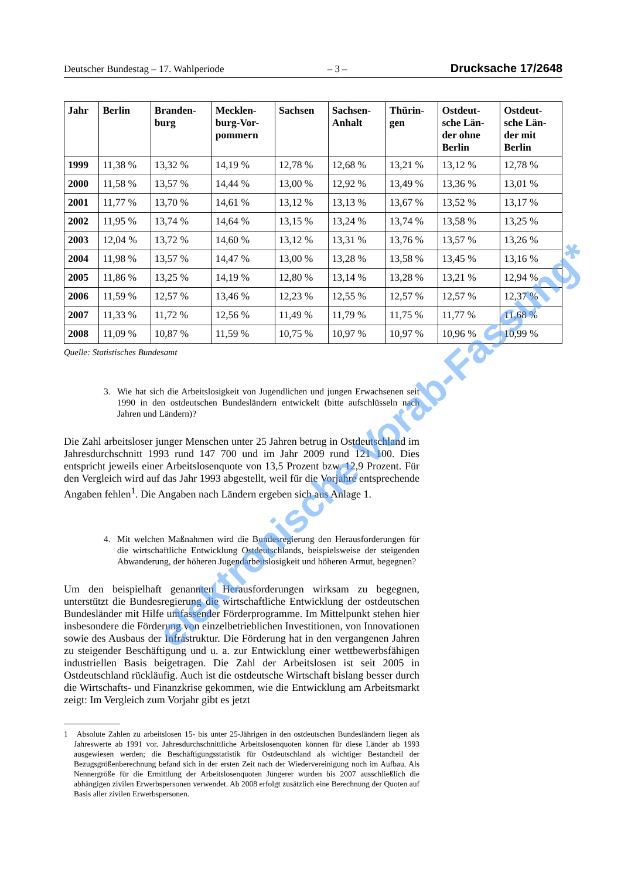Deutscher Bundestag – 17. Wahlperiode – 3 – Drucksache 17/2648
| Jahr | Berlin | Branden- burg | Mecklen- burg-Vor- pommern | Sachsen | Sachsen- Anhalt | Thürin- gen | Ostdeut- sche Län- der ohne Berlin | Ostdeut- sche Län- der mit Berlin |
| --- | --- | --- | --- | --- | --- | --- | --- | --- |
| 1999 | 11,38 % | 13,32 % | 14,19 % | 12,78 % | 12,68 % | 13,21 % | 13,12 % | 12,78 % |
| 2000 | 11,58 % | 13,57 % | 14,44 % | 13,00 % | 12,92 % | 13,49 % | 13,36 % | 13,01 % |
| 2001 | 11,77 % | 13,70 % | 14,61 % | 13,12 % | 13,13 % | 13,67 % | 13,52 % | 13,17 % |
| 2002 | 11,95 % | 13,74 % | 14,64 % | 13,15 % | 13,24 % | 13,74 % | 13,58 % | 13,25 % |
| 2003 | 12,04 % | 13,72 % | 14,60 % | 13,12 % | 13,31 % | 13,76 % | 13,57 % | 13,26 % |
| 2004 | 11,98 % | 13,57 % | 14,47 % | 13,00 % | 13,28 % | 13,58 % | 13,45 % | 13,16 % |
| 2005 | 11,86 % | 13,25 % | 14,19 % | 12,80 % | 13,14 % | 13,28 % | 13,21 % | 12,94 % |
| 2006 | 11,59 % | 12,57 % | 13,46 % | 12,23 % | 12,55 % | 12,57 % | 12,57 % | 12,37 % |
| 2007 | 11,33 % | 11,72 % | 12,56 % | 11,49 % | 11,79 % | 11,75 % | 11,77 % | 11,68 % |
| 2008 | 11,09 % | 10,87 % | 11,59 % | 10,75 % | 10,97 % | 10,97 % | 10,96 % | 10,99 % |
Quelle: Statistisches Bundesamt
3. Wie hat sich die Arbeitslosigkeit von Jugendlichen und jungen Erwachsenen seit 1990 in den ostdeutschen Bundesländern entwickelt (bitte aufschlüsseln nach Jahren und Ländern)?
Die Zahl arbeitsloser junger Menschen unter 25 Jahren betrug in Ostdeutschland im Jahresdurchschnitt 1993 rund 147 700 und im Jahr 2009 rund 121 100. Dies entspricht jeweils einer Arbeitslosenquote von 13,5 Prozent bzw. 12,9 Prozent. Für den Vergleich wird auf das Jahr 1993 abgestellt, weil für die Vorjahre entsprechende Angaben fehlen<sup>1</sup>. Die Angaben nach Ländern ergeben sich aus Anlage 1.
4. Mit welchen Maßnahmen wird die Bundesregierung den Herausforderungen für die wirtschaftliche Entwicklung Ostdeutschlands, beispielsweise der steigenden Abwanderung, der höheren Jugendarbeitslosigkeit und höheren Armut, begegnen?
Um den beispielhaft genannten Herausforderungen wirksam zu begegnen, unterstützt die Bundesregierung die wirtschaftliche Entwicklung der ostdeutschen Bundesländer mit Hilfe umfassender Förderprogramme. Im Mittelpunkt stehen hier insbesondere die Förderung von einzelbetrieblichen Investitionen, von Innovationen sowie des Ausbaus der Infrastruktur. Die Förderung hat in den vergangenen Jahren zu steigender Beschäftigung und u. a. zur Entwicklung einer wettbewerbsfähigen industriellen Basis beigetragen. Die Zahl der Arbeitslosen ist seit 2005 in Ostdeutschland rückläufig. Auch ist die ostdeutsche Wirtschaft bislang besser durch die Wirtschafts- und Finanzkrise gekommen, wie die Entwicklung am Arbeitsmarkt zeigt: Im Vergleich zum Vorjahr gibt es jetzt
1 Absolute Zahlen zu arbeitslosen 15- bis unter 25-Jährigen in den ostdeutschen Bundesländern liegen als Jahreswerte ab 1991 vor. Jahresdurchschnittliche Arbeitslosenquoten können für diese Länder ab 1993 ausgewiesen werden; die Beschäftigungsstatistik für Ostdeutschland als wichtiger Bestandteil der Bezugsgrößenberechnung befand sich in der ersten Zeit nach der Wiedervereinigung noch im Aufbau. Als Nennergröße für die Ermittlung der Arbeitslosenquoten Jüngerer wurden bis 2007 ausschließlich die abhängigen zivilen Erwerbspersonen verwendet. Ab 2008 erfolgt zusätzlich eine Berechnung der Quoten auf Basis aller zivilen Erwerbspersonen.
elektronische Vorab-Fassung*